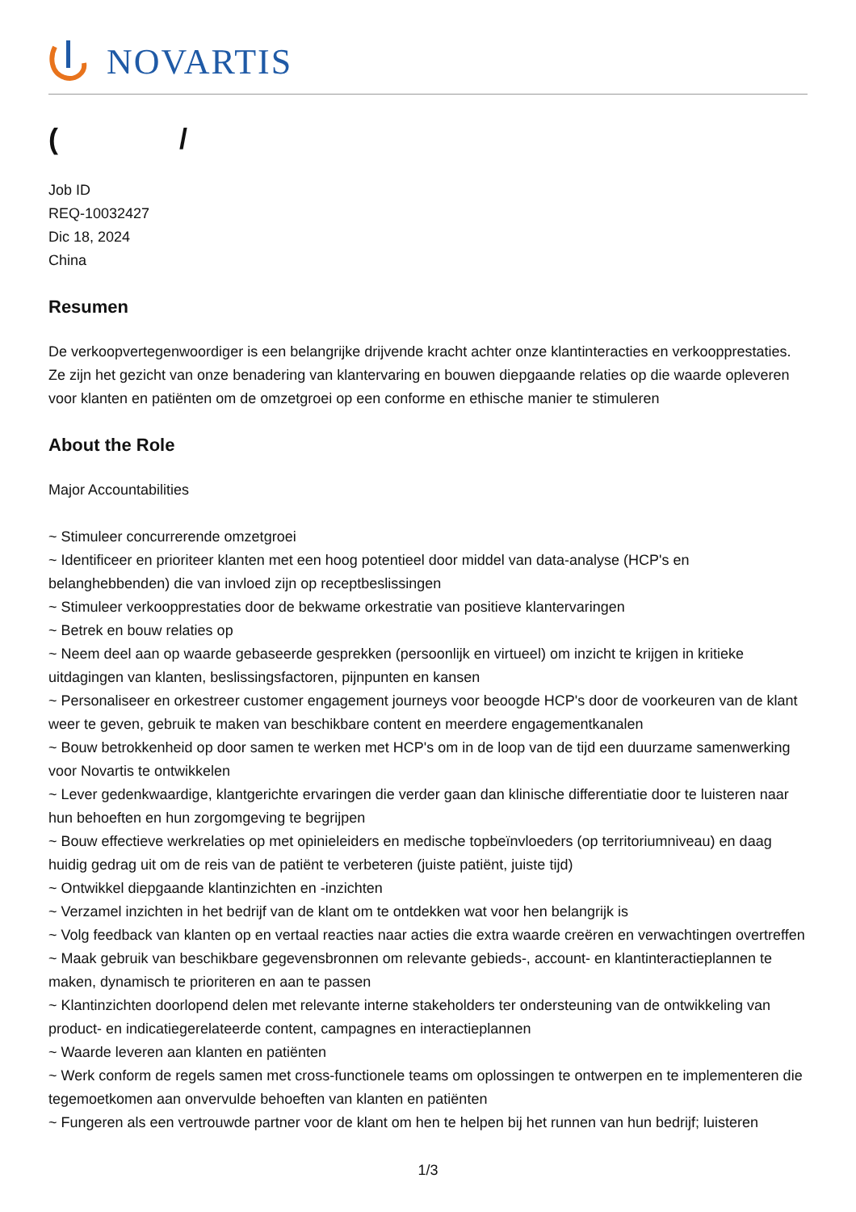NOVARTIS
( /
Job ID
REQ-10032427
Dic 18, 2024
China
Resumen
De verkoopvertegenwoordiger is een belangrijke drijvende kracht achter onze klantinteracties en verkoopprestaties. Ze zijn het gezicht van onze benadering van klantervaring en bouwen diepgaande relaties op die waarde opleveren voor klanten en patiënten om de omzetgroei op een conforme en ethische manier te stimuleren
About the Role
Major Accountabilities
~ Stimuleer concurrerende omzetgroei
~ Identificeer en prioriteer klanten met een hoog potentieel door middel van data-analyse (HCP's en belanghebbenden) die van invloed zijn op receptbeslissingen
~ Stimuleer verkoopprestaties door de bekwame orkestratie van positieve klantervaringen
~ Betrek en bouw relaties op
~ Neem deel aan op waarde gebaseerde gesprekken (persoonlijk en virtueel) om inzicht te krijgen in kritieke uitdagingen van klanten, beslissingsfactoren, pijnpunten en kansen
~ Personaliseer en orkestreer customer engagement journeys voor beoogde HCP's door de voorkeuren van de klant weer te geven, gebruik te maken van beschikbare content en meerdere engagementkanalen
~ Bouw betrokkenheid op door samen te werken met HCP's om in de loop van de tijd een duurzame samenwerking voor Novartis te ontwikkelen
~ Lever gedenkwaardige, klantgerichte ervaringen die verder gaan dan klinische differentiatie door te luisteren naar hun behoeften en hun zorgomgeving te begrijpen
~ Bouw effectieve werkrelaties op met opinieleiders en medische topbeïnvloeders (op territoriumniveau) en daag huidig gedrag uit om de reis van de patiënt te verbeteren (juiste patiënt, juiste tijd)
~ Ontwikkel diepgaande klantinzichten en -inzichten
~ Verzamel inzichten in het bedrijf van de klant om te ontdekken wat voor hen belangrijk is
~ Volg feedback van klanten op en vertaal reacties naar acties die extra waarde creëren en verwachtingen overtreffen
~ Maak gebruik van beschikbare gegevensbronnen om relevante gebieds-, account- en klantinteractieplannen te maken, dynamisch te prioriteren en aan te passen
~ Klantinzichten doorlopend delen met relevante interne stakeholders ter ondersteuning van de ontwikkeling van product- en indicatiegerelateerde content, campagnes en interactieplannen
~ Waarde leveren aan klanten en patiënten
~ Werk conform de regels samen met cross-functionele teams om oplossingen te ontwerpen en te implementeren die tegemoetkomen aan onvervulde behoeften van klanten en patiënten
~ Fungeren als een vertrouwde partner voor de klant om hen te helpen bij het runnen van hun bedrijf; luisteren
1/3